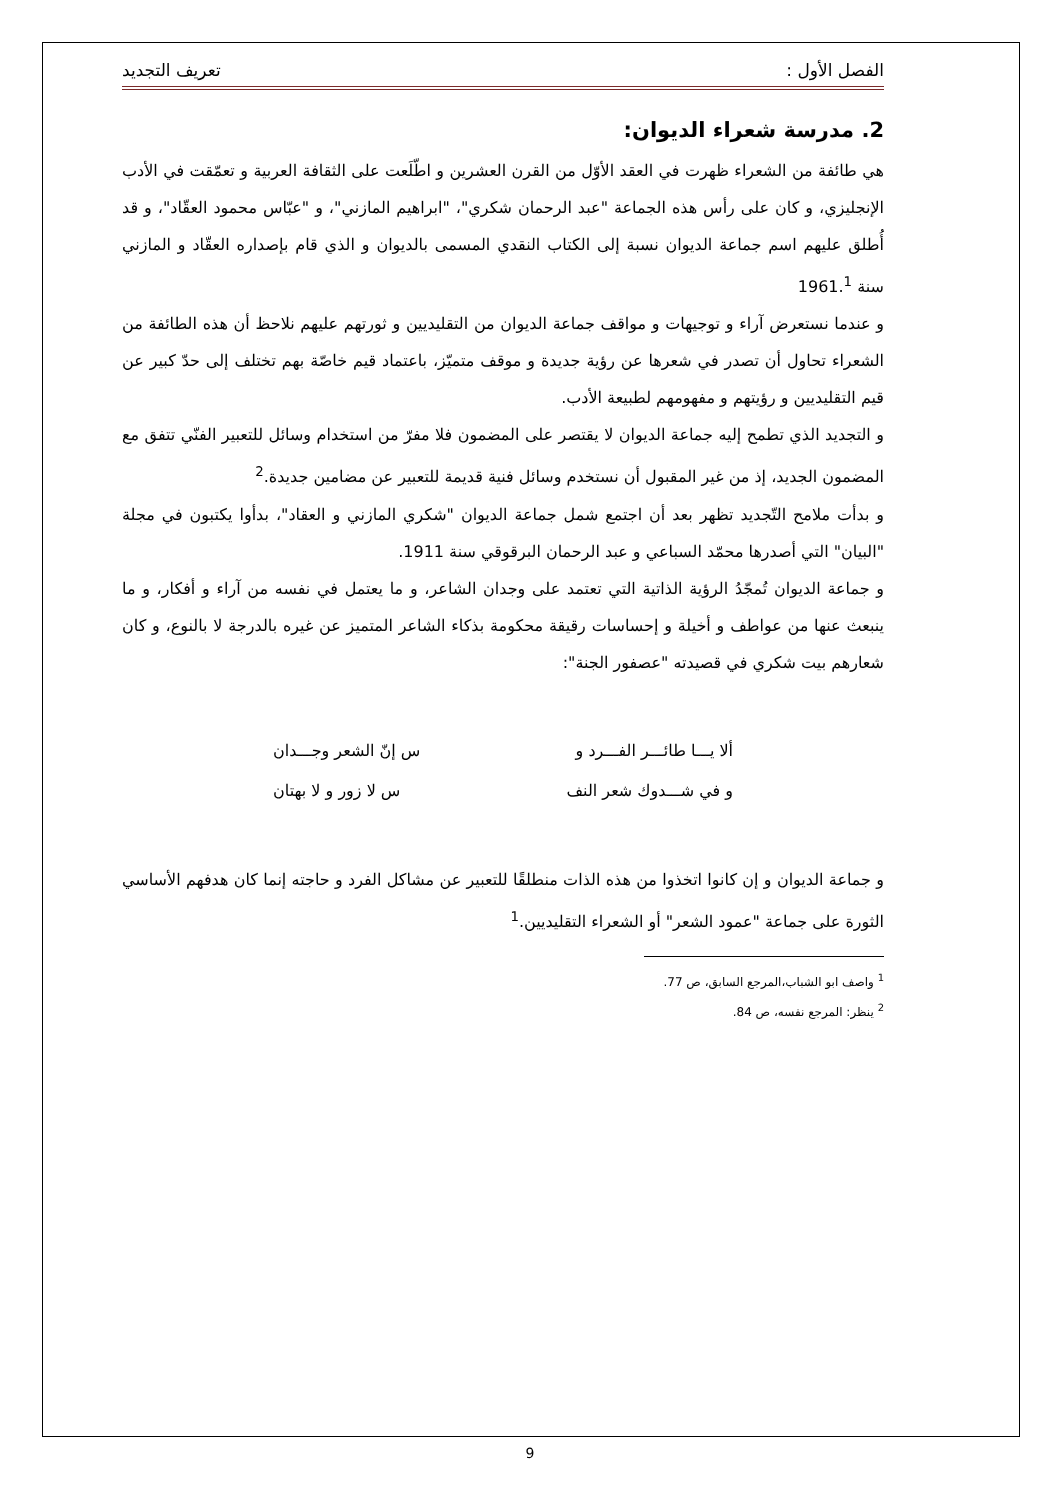الفصل الأول : تعريف التجديد
2. مدرسة شعراء الديوان:
هي طائفة من الشعراء ظهرت في العقد الأوّل من القرن العشرين و اطّلَعت على الثقافة العربية و تعمّقت في الأدب الإنجليزي، و كان على رأس هذه الجماعة "عبد الرحمان شكري"، "ابراهيم المازني"، و "عبّاس محمود العقّاد"، و قد أُطلق عليهم اسم جماعة الديوان نسبة إلى الكتاب النقدي المسمى بالديوان و الذي قام بإصداره العقّاد و المازني سنة 1961.<sup>1</sup>
و عندما نستعرض آراء و توجيهات و مواقف جماعة الديوان من التقليديين و ثورتهم عليهم نلاحظ أن هذه الطائفة من الشعراء تحاول أن تصدر في شعرها عن رؤية جديدة و موقف متميّز، باعتماد قيم خاصّة بهم تختلف إلى حدّ كبير عن قيم التقليديين و رؤيتهم و مفهومهم لطبيعة الأدب.
و التجديد الذي تطمح إليه جماعة الديوان لا يقتصر على المضمون فلا مفرّ من استخدام وسائل للتعبير الفنّي تتفق مع المضمون الجديد، إذ من غير المقبول أن نستخدم وسائل فنية قديمة للتعبير عن مضامين جديدة.<sup>2</sup>
و بدأت ملامح التّجديد تظهر بعد أن اجتمع شمل جماعة الديوان "شكري المازني و العقاد"، بدأوا يكتبون في مجلة "البيان" التي أصدرها محمّد السباعي و عبد الرحمان البرقوقي سنة 1911.
و جماعة الديوان تُمجّدُ الرؤية الذاتية التي تعتمد على وجدان الشاعر، و ما يعتمل في نفسه من آراء و أفكار، و ما ينبعث عنها من عواطف و أخيلة و إحساسات رقيقة محكومة بذكاء الشاعر المتميز عن غيره بالدرجة لا بالنوع، و كان شعارهم بيت شكري في قصيدته "عصفور الجنة":
ألا يـــا طائـــر الفـــرد و س إنّ الشعر وجـــدان
و في شـــدوك شعر النف س لا زور و لا بهتان
و جماعة الديوان و إن كانوا اتخذوا من هذه الذات منطلقًا للتعبير عن مشاكل الفرد و حاجته إنما كان هدفهم الأساسي الثورة على جماعة "عمود الشعر" أو الشعراء التقليديين.<sup>1</sup>
<sup>1</sup> واصف ابو الشباب،المرجع السابق، ص 77.
<sup>2</sup> ينظر: المرجع نفسه، ص 84.
9